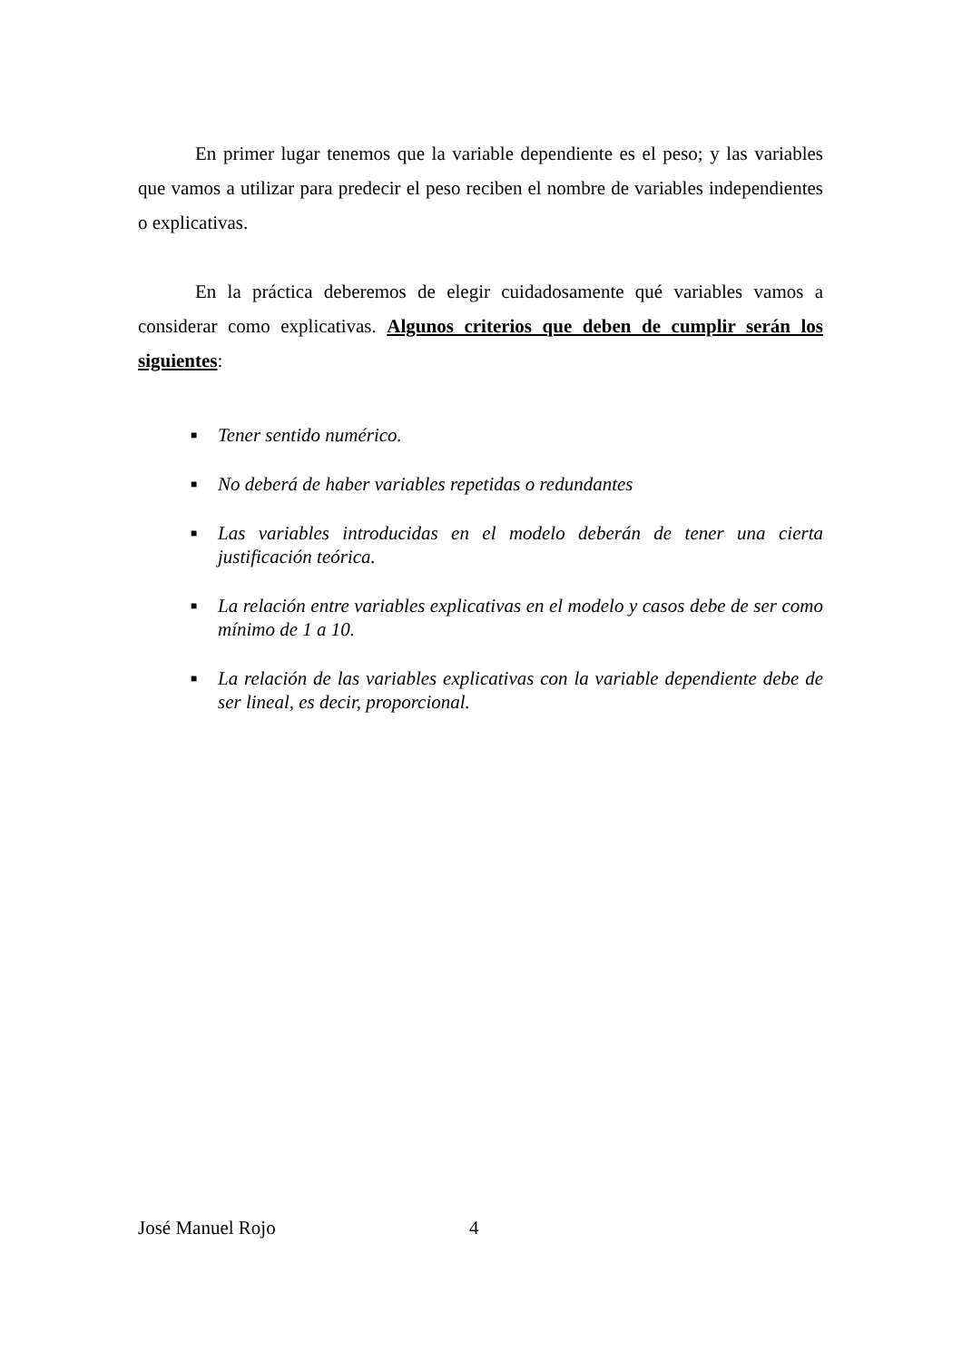En primer lugar tenemos que la variable dependiente es el peso; y las variables que vamos a utilizar para predecir el peso reciben el nombre de variables independientes o explicativas.
En la práctica deberemos de elegir cuidadosamente qué variables vamos a considerar como explicativas. Algunos criterios que deben de cumplir serán los siguientes:
■ Tener sentido numérico.
■ No deberá de haber variables repetidas o redundantes
■ Las variables introducidas en el modelo deberán de tener una cierta justificación teórica.
■ La relación entre variables explicativas en el modelo y casos debe de ser como mínimo de 1 a 10.
■ La relación de las variables explicativas con la variable dependiente debe de ser lineal, es decir, proporcional.
José Manuel Rojo 4